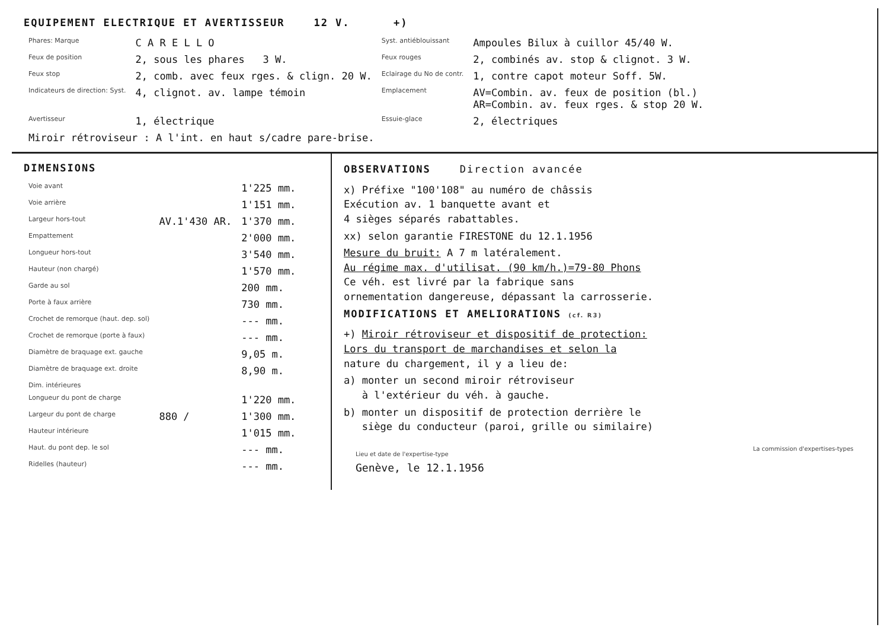EQUIPEMENT ELECTRIQUE ET AVERTISSEUR 12 V. +)
| Phares: Marque | C A R E L L O | Syst. antiéblouissant | Ampoules Bilux à cuillor 45/40 W. |
| Feux de position | 2, sous les phares 3 W. | Feux rouges | 2, combinés av. stop & clignot. 3 W. |
| Feux stop | 2, comb. avec feux rges. & clign. 20 W. | Eclairage du No de contr. | 1, contre capot moteur Soff. 5W. |
| Indicateurs de direction: Syst. | 4, clignot. av. lampe témoin | Emplacement | AV=Combin. av. feux de position (bl.) AR=Combin. av. feux rges. & stop 20 W. |
| Avertisseur | 1, électrique | Essuie-glace | 2, électriques |
| Miroir rétroviseur : A l'int. en haut s/cadre pare-brise. | | | |
DIMENSIONS
| Voie avant | | 1'225 mm. |
| Voie arrière | | 1'151 mm. |
| Largeur hors-tout | AV.1'430 AR. | 1'370 mm. |
| Empattement | | 2'000 mm. |
| Longueur hors-tout | | 3'540 mm. |
| Hauteur (non chargé) | | 1'570 mm. |
| Garde au sol | | 200 mm. |
| Porte à faux arrière | | 730 mm. |
| Crochet de remorque (haut. dep. sol) | | --- mm. |
| Crochet de remorque (porte à faux) | | --- mm. |
| Diamètre de braquage ext. gauche | | 9,05 m. |
| Diamètre de braquage ext. droite | | 8,90 m. |
| Dim. intérieures | | |
| Longueur du pont de charge | | 1'220 mm. |
| Largeur du pont de charge | 880 / | 1'300 mm. |
| Hauteur intérieure | | 1'015 mm. |
| Haut. du pont dep. le sol | | --- mm. |
| Ridelles (hauteur) | | --- mm. |
OBSERVATIONS Direction avancée
x) Préfixe "100'108" au numéro de châssis
Exécution av. 1 banquette avant et
4 sièges séparés rabattables.
xx) selon garantie FIRESTONE du 12.1.1956
Mesure du bruit: A 7 m latéralement.
Au régime max. d'utilisat. (90 km/h.)=79-80 Phons
Ce véh. est livré par la fabrique sans
ornementation dangereuse, dépassant la carrosserie.
MODIFICATIONS ET AMELIORATIONS (cf. R3)
+) Miroir rétroviseur et dispositif de protection:
Lors du transport de marchandises et selon la
nature du chargement, il y a lieu de:
a) monter un second miroir rétroviseur
à l'extérieur du véh. à gauche.
b) monter un dispositif de protection derrière le
siège du conducteur (paroi, grille ou similaire)
Lieu et date de l'expertise-type
Genève, le 12.1.1956
La commission d'expertises-types